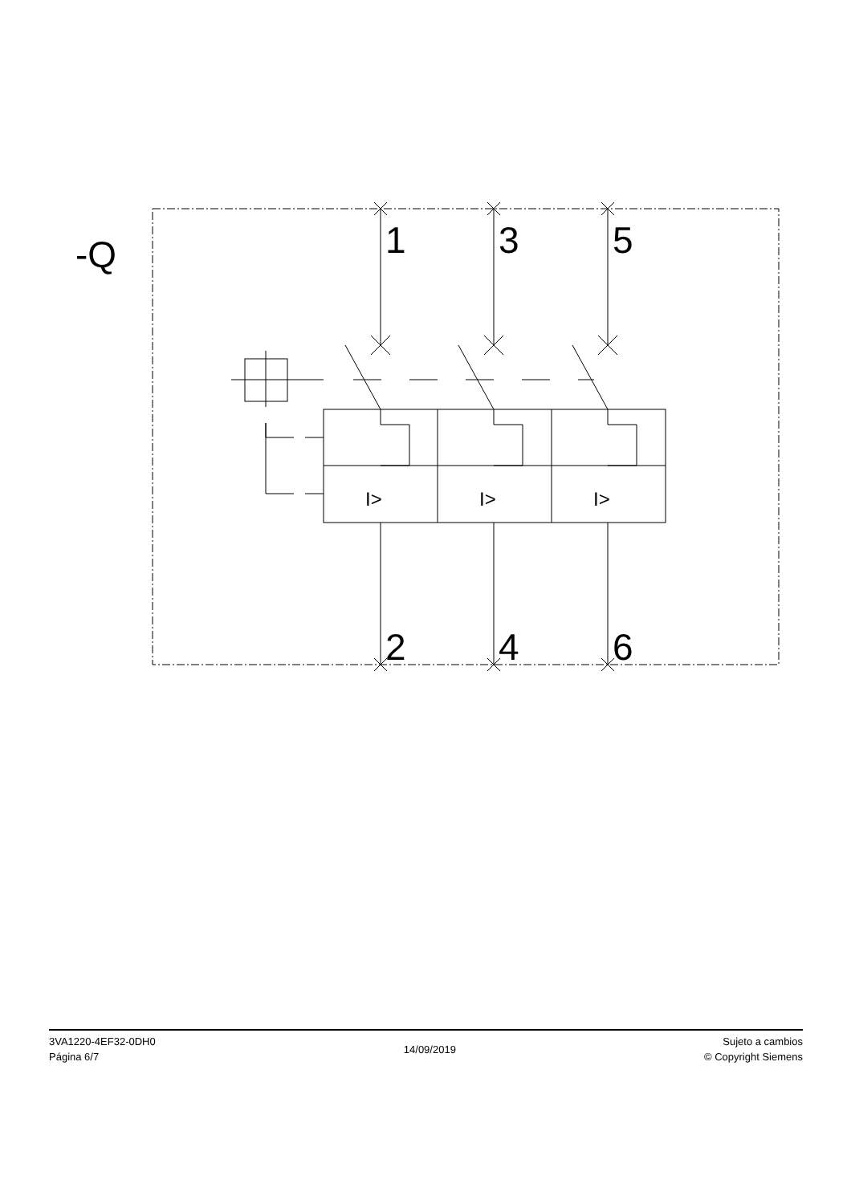-Q
1
3
5
2
4
6
I>
I>
I>
3VA1220-4EF32-0DH0
Página 6/7
14/09/2019
Sujeto a cambios
© Copyright Siemens